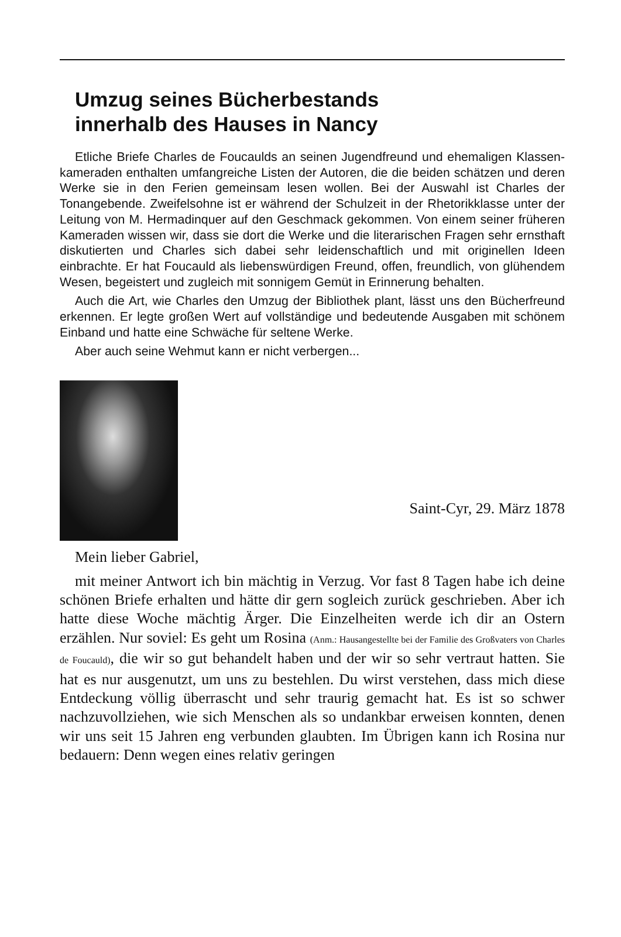Umzug seines Bücherbestands
innerhalb des Hauses in Nancy
Etliche Briefe Charles de Foucaulds an seinen Jugendfreund und ehemaligen Klassen-kameraden enthalten umfangreiche Listen der Autoren, die die beiden schätzen und deren Werke sie in den Ferien gemeinsam lesen wollen. Bei der Auswahl ist Charles der Tonangebende. Zweifelsohne ist er während der Schulzeit in der Rhetorikklasse unter der Leitung von M. Hermadinquer auf den Geschmack gekommen. Von einem seiner früheren Kameraden wissen wir, dass sie dort die Werke und die literarischen Fragen sehr ernsthaft diskutierten und Charles sich dabei sehr leidenschaftlich und mit originellen Ideen einbrachte. Er hat Foucauld als liebenswürdigen Freund, offen, freundlich, von glühendem Wesen, begeistert und zugleich mit sonnigem Gemüt in Erinnerung behalten.
Auch die Art, wie Charles den Umzug der Bibliothek plant, lässt uns den Bücherfreund erkennen. Er legte großen Wert auf vollständige und bedeutende Ausgaben mit schönem Einband und hatte eine Schwäche für seltene Werke.
Aber auch seine Wehmut kann er nicht verbergen...
Saint-Cyr, 29. März 1878
Mein lieber Gabriel,
mit meiner Antwort ich bin mächtig in Verzug. Vor fast 8 Tagen habe ich deine schönen Briefe erhalten und hätte dir gern sogleich zurück geschrieben. Aber ich hatte diese Woche mächtig Ärger. Die Einzelheiten werde ich dir an Ostern erzählen. Nur soviel: Es geht um Rosina (Anm.: Hausangestellte bei der Familie des Großvaters von Charles de Foucauld), die wir so gut behandelt haben und der wir so sehr vertraut hatten. Sie hat es nur ausgenutzt, um uns zu bestehlen. Du wirst verstehen, dass mich diese Entdeckung völlig überrascht und sehr traurig gemacht hat. Es ist so schwer nachzuvollziehen, wie sich Menschen als so undankbar erweisen konnten, denen wir uns seit 15 Jahren eng verbunden glaubten. Im Übrigen kann ich Rosina nur bedauern: Denn wegen eines relativ geringen